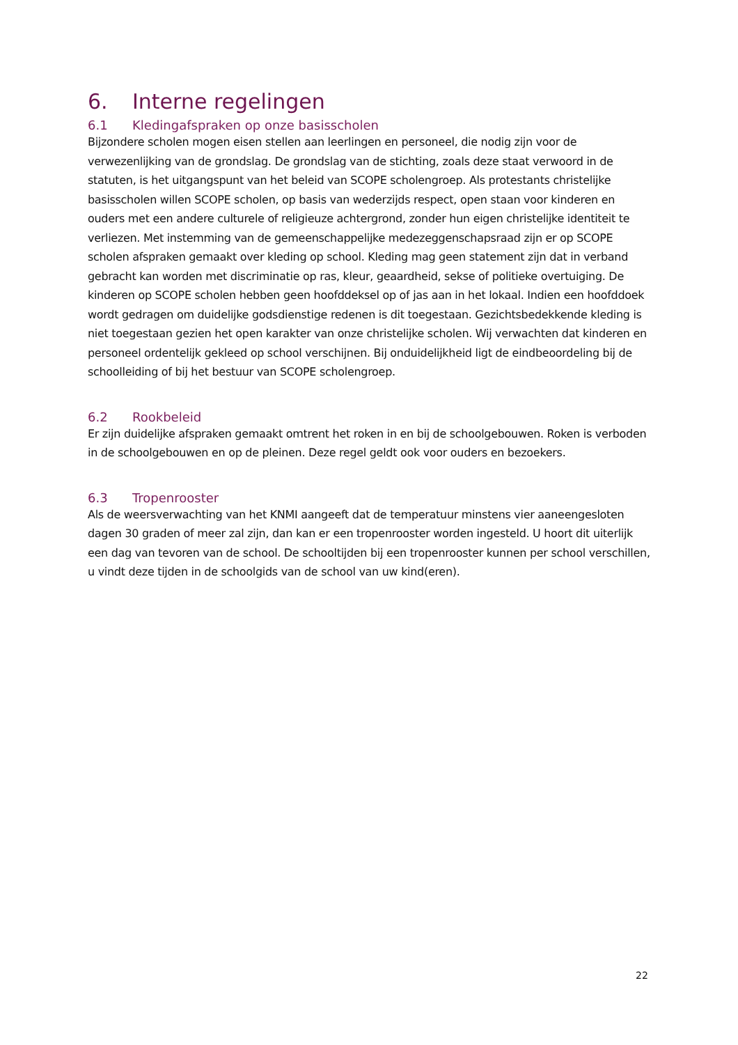6. Interne regelingen
6.1 Kledingafspraken op onze basisscholen
Bijzondere scholen mogen eisen stellen aan leerlingen en personeel, die nodig zijn voor de verwezenlijking van de grondslag. De grondslag van de stichting, zoals deze staat verwoord in de statuten, is het uitgangspunt van het beleid van SCOPE scholengroep. Als protestants christelijke basisscholen willen SCOPE scholen, op basis van wederzijds respect, open staan voor kinderen en ouders met een andere culturele of religieuze achtergrond, zonder hun eigen christelijke identiteit te verliezen. Met instemming van de gemeenschappelijke medezeggenschapsraad zijn er op SCOPE scholen afspraken gemaakt over kleding op school. Kleding mag geen statement zijn dat in verband gebracht kan worden met discriminatie op ras, kleur, geaardheid, sekse of politieke overtuiging. De kinderen op SCOPE scholen hebben geen hoofddeksel op of jas aan in het lokaal. Indien een hoofddoek wordt gedragen om duidelijke godsdienstige redenen is dit toegestaan. Gezichtsbedekkende kleding is niet toegestaan gezien het open karakter van onze christelijke scholen. Wij verwachten dat kinderen en personeel ordentelijk gekleed op school verschijnen. Bij onduidelijkheid ligt de eindbeoordeling bij de schoolleiding of bij het bestuur van SCOPE scholengroep.
6.2 Rookbeleid
Er zijn duidelijke afspraken gemaakt omtrent het roken in en bij de schoolgebouwen. Roken is verboden in de schoolgebouwen en op de pleinen. Deze regel geldt ook voor ouders en bezoekers.
6.3 Tropenrooster
Als de weersverwachting van het KNMI aangeeft dat de temperatuur minstens vier aaneengesloten dagen 30 graden of meer zal zijn, dan kan er een tropenrooster worden ingesteld. U hoort dit uiterlijk een dag van tevoren van de school. De schooltijden bij een tropenrooster kunnen per school verschillen, u vindt deze tijden in de schoolgids van de school van uw kind(eren).
22